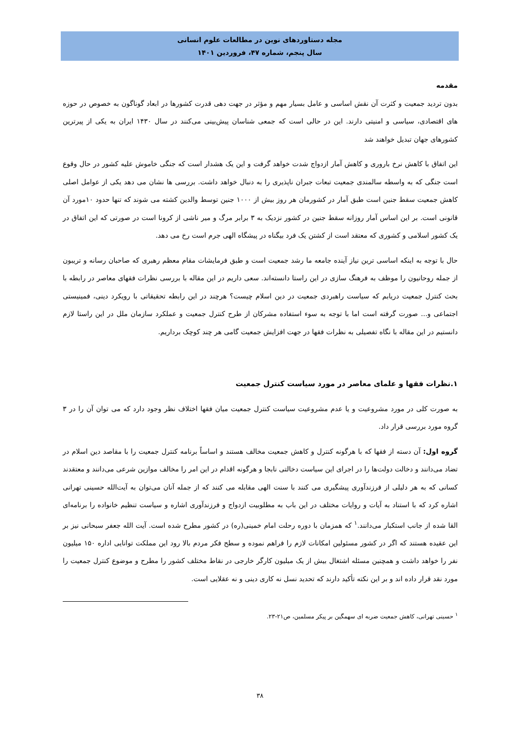مجله دستاوردهای نوین در مطالعات علوم انسانی
سال پنجم، شماره ۴۷، فروردین ۱۴۰۱
مقدمه
بدون تردید جمعیت و کثرت آن نقش اساسی و عامل بسیار مهم و مؤثر در جهت دهی قدرت کشورها در ابعاد گوناگون به خصوص در حوزه های اقتصادی، سیاسی و امنیتی دارند. این در حالی است که جمعی شناسان پیش‌بینی می‌کنند در سال ۱۴۳۰ ایران به یکی از پیرترین کشورهای جهان تبدیل خواهند شد
این اتفاق با کاهش نرخ باروری و کاهش آمار ازدواج شدت خواهد گرفت و این یک هشدار است که جنگی خاموش علیه کشور در حال وقوع است جنگی که به واسطه سالمندی جمعیت تبعات جبران ناپذیری را به دنبال خواهد داشت. بررسی ها نشان می دهد یکی از عوامل اصلی کاهش جمعیت سقط جنین است طبق آمار در کشورمان هر روز بیش از ۱۰۰۰ جنین توسط والدین کشته می شوند که تنها حدود ۱۰مورد آن قانونی است. بر این اساس آمار روزانه سقط جنین در کشور نزدیک به ۳ برابر مرگ و میر ناشی از کرونا است در صورتی که این اتفاق در یک کشور اسلامی و کشوری که معتقد است از کشتن یک فرد بیگناه در پیشگاه الهی جرم است رخ می دهد.
حال با توجه به اینکه اساسی ترین نیاز آینده جامعه ما رشد جمعیت است و طبق فرمایشات مقام معظم رهبری که صاحبان رسانه و تریبون از جمله روحانیون را موظف به فرهنگ سازی در این راستا دانسته‌اند. سعی داریم در این مقاله با بررسی نظرات فقهای معاصر در رابطه با بحث کنترل جمعیت دریابم که سیاست راهبردی جمعیت در دین اسلام چیست؟ هرچند در این رابطه تحقیقاتی با رویکرد دینی، فمینیستی اجتماعی و... صورت گرفته است اما با توجه به سوء استفاده مشرکان از طرح کنترل جمعیت و عملکرد سازمان ملل در این راستا لازم دانستیم در این مقاله با نگاه تفصیلی به نظرات فقها در جهت افزایش جمعیت گامی هر چند کوچک برداریم.
۱.نظرات فقها و علمای معاصر در مورد سیاست کنترل جمعیت
به صورت کلی در مورد مشروعیت و یا عدم مشروعیت سیاست کنترل جمعیت میان فقها اختلاف نظر وجود دارد که می توان آن را در ۳ گروه مورد بررسی قرار داد.
گروه اول: آن دسته از فقها که با هرگونه کنترل و کاهش جمعیت مخالف هستند و اساساً برنامه کنترل جمعیت را با مقاصد دین اسلام در تضاد می‌دانند و دخالت دولت‌ها را در اجرای این سیاست دخالتی نابجا و هرگونه اقدام در این امر را مخالف موازین شرعی می‌دانند و معتقدند کسانی که به هر دلیلی از فرزندآوری پیشگیری می کنند با سنت الهی مقابله می کنند که از جمله آنان می‌توان به آیت‌الله حسینی تهرانی اشاره کرد که با استناد به آیات و روایات مختلف در این باب به مطلوبیت ازدواج و فرزندآوری اشاره و سیاست تنظیم خانواده را برنامه‌ای القا شده از جانب استکبار می‌دانند.<sup>۱</sup> که همزمان با دوره رحلت امام خمینی(ره) در کشور مطرح شده است. آیت الله جعفر سبحانی نیز بر این عقیده هستند که اگر در کشور مسئولین امکانات لازم را فراهم نموده و سطح فکر مردم بالا رود این مملکت توانایی اداره ۱۵۰ میلیون نفر را خواهد داشت و همچنین مسئله اشتغال بیش از یک میلیون کارگر خارجی در نقاط مختلف کشور را مطرح و موضوع کنترل جمعیت را مورد نقد قرار داده اند و بر این نکته تأکید دارند که تحدید نسل نه کاری دینی و نه عقلایی است.
<sup>۱</sup> حسینی تهرانی، کاهش جمعیت ضربه ای سهمگین بر پیکر مسلمین، ص۲۱-۲۳.
۳۸